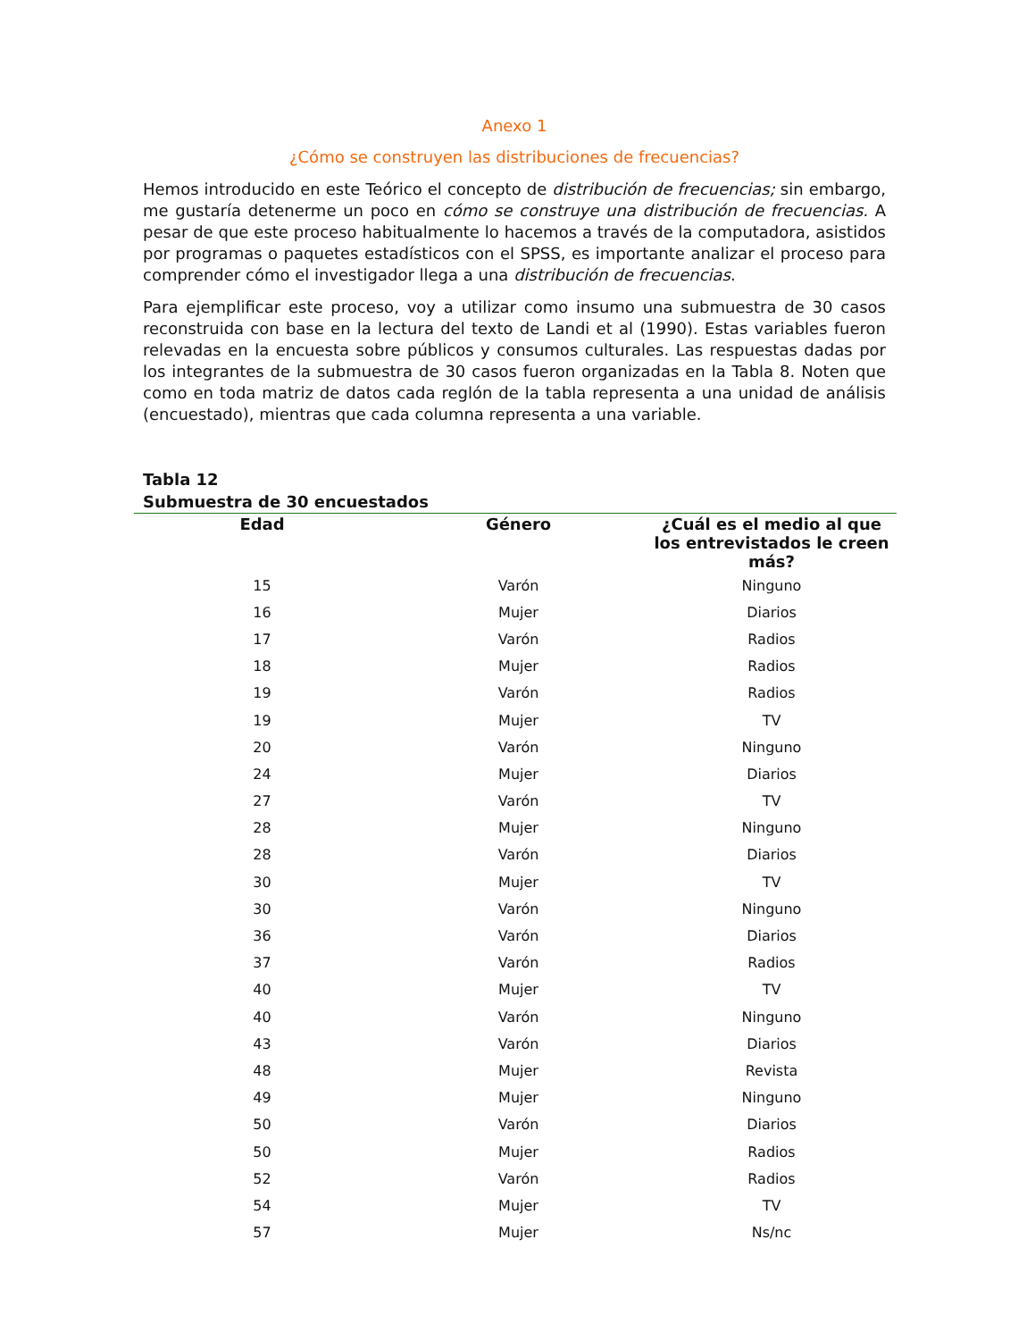Anexo 1
¿Cómo se construyen las distribuciones de frecuencias?
Hemos introducido en este Teórico el concepto de distribución de frecuencias; sin embargo, me gustaría detenerme un poco en cómo se construye una distribución de frecuencias. A pesar de que este proceso habitualmente lo hacemos a través de la computadora, asistidos por programas o paquetes estadísticos con el SPSS, es importante analizar el proceso para comprender cómo el investigador llega a una distribución de frecuencias.
Para ejemplificar este proceso, voy a utilizar como insumo una submuestra de 30 casos reconstruida con base en la lectura del texto de Landi et al (1990). Estas variables fueron relevadas en la encuesta sobre públicos y consumos culturales. Las respuestas dadas por los integrantes de la submuestra de 30 casos fueron organizadas en la Tabla 8. Noten que como en toda matriz de datos cada reglón de la tabla representa a una unidad de análisis (encuestado), mientras que cada columna representa a una variable.
Tabla 12
Submuestra de 30 encuestados
| Edad | Género | ¿Cuál es el medio al que los entrevistados le creen más? |
| --- | --- | --- |
| 15 | Varón | Ninguno |
| 16 | Mujer | Diarios |
| 17 | Varón | Radios |
| 18 | Mujer | Radios |
| 19 | Varón | Radios |
| 19 | Mujer | TV |
| 20 | Varón | Ninguno |
| 24 | Mujer | Diarios |
| 27 | Varón | TV |
| 28 | Mujer | Ninguno |
| 28 | Varón | Diarios |
| 30 | Mujer | TV |
| 30 | Varón | Ninguno |
| 36 | Varón | Diarios |
| 37 | Varón | Radios |
| 40 | Mujer | TV |
| 40 | Varón | Ninguno |
| 43 | Varón | Diarios |
| 48 | Mujer | Revista |
| 49 | Mujer | Ninguno |
| 50 | Varón | Diarios |
| 50 | Mujer | Radios |
| 52 | Varón | Radios |
| 54 | Mujer | TV |
| 57 | Mujer | Ns/nc |